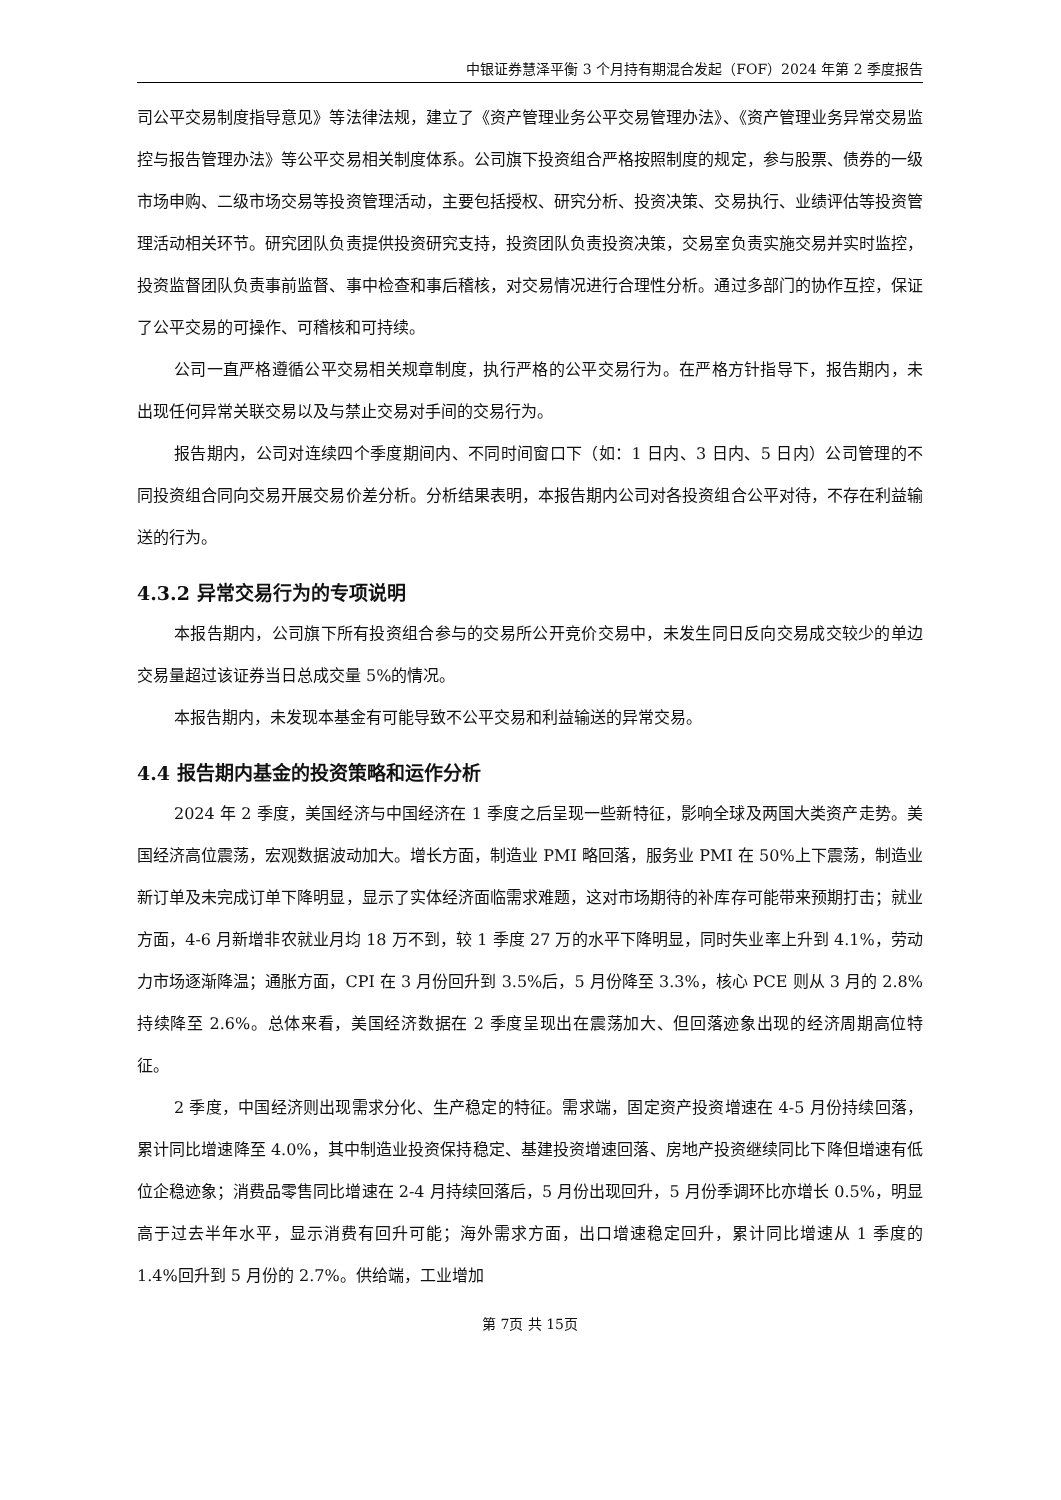中银证券慧泽平衡 3 个月持有期混合发起（FOF）2024 年第 2 季度报告
司公平交易制度指导意见》等法律法规，建立了《资产管理业务公平交易管理办法》、《资产管理业务异常交易监控与报告管理办法》等公平交易相关制度体系。公司旗下投资组合严格按照制度的规定，参与股票、债券的一级市场申购、二级市场交易等投资管理活动，主要包括授权、研究分析、投资决策、交易执行、业绩评估等投资管理活动相关环节。研究团队负责提供投资研究支持，投资团队负责投资决策，交易室负责实施交易并实时监控，投资监督团队负责事前监督、事中检查和事后稽核，对交易情况进行合理性分析。通过多部门的协作互控，保证了公平交易的可操作、可稽核和可持续。
公司一直严格遵循公平交易相关规章制度，执行严格的公平交易行为。在严格方针指导下，报告期内，未出现任何异常关联交易以及与禁止交易对手间的交易行为。
报告期内，公司对连续四个季度期间内、不同时间窗口下（如：1 日内、3 日内、5 日内）公司管理的不同投资组合同向交易开展交易价差分析。分析结果表明，本报告期内公司对各投资组合公平对待，不存在利益输送的行为。
4.3.2 异常交易行为的专项说明
本报告期内，公司旗下所有投资组合参与的交易所公开竞价交易中，未发生同日反向交易成交较少的单边交易量超过该证券当日总成交量 5%的情况。
本报告期内，未发现本基金有可能导致不公平交易和利益输送的异常交易。
4.4 报告期内基金的投资策略和运作分析
2024 年 2 季度，美国经济与中国经济在 1 季度之后呈现一些新特征，影响全球及两国大类资产走势。美国经济高位震荡，宏观数据波动加大。增长方面，制造业 PMI 略回落，服务业 PMI 在 50%上下震荡，制造业新订单及未完成订单下降明显，显示了实体经济面临需求难题，这对市场期待的补库存可能带来预期打击；就业方面，4-6 月新增非农就业月均 18 万不到，较 1 季度 27 万的水平下降明显，同时失业率上升到 4.1%，劳动力市场逐渐降温；通胀方面，CPI 在 3 月份回升到 3.5%后，5 月份降至 3.3%，核心 PCE 则从 3 月的 2.8%持续降至 2.6%。总体来看，美国经济数据在 2 季度呈现出在震荡加大、但回落迹象出现的经济周期高位特征。
2 季度，中国经济则出现需求分化、生产稳定的特征。需求端，固定资产投资增速在 4-5 月份持续回落，累计同比增速降至 4.0%，其中制造业投资保持稳定、基建投资增速回落、房地产投资继续同比下降但增速有低位企稳迹象；消费品零售同比增速在 2-4 月持续回落后，5 月份出现回升，5 月份季调环比亦增长 0.5%，明显高于过去半年水平，显示消费有回升可能；海外需求方面，出口增速稳定回升，累计同比增速从 1 季度的 1.4%回升到 5 月份的 2.7%。供给端，工业增加
第 7页 共 15页